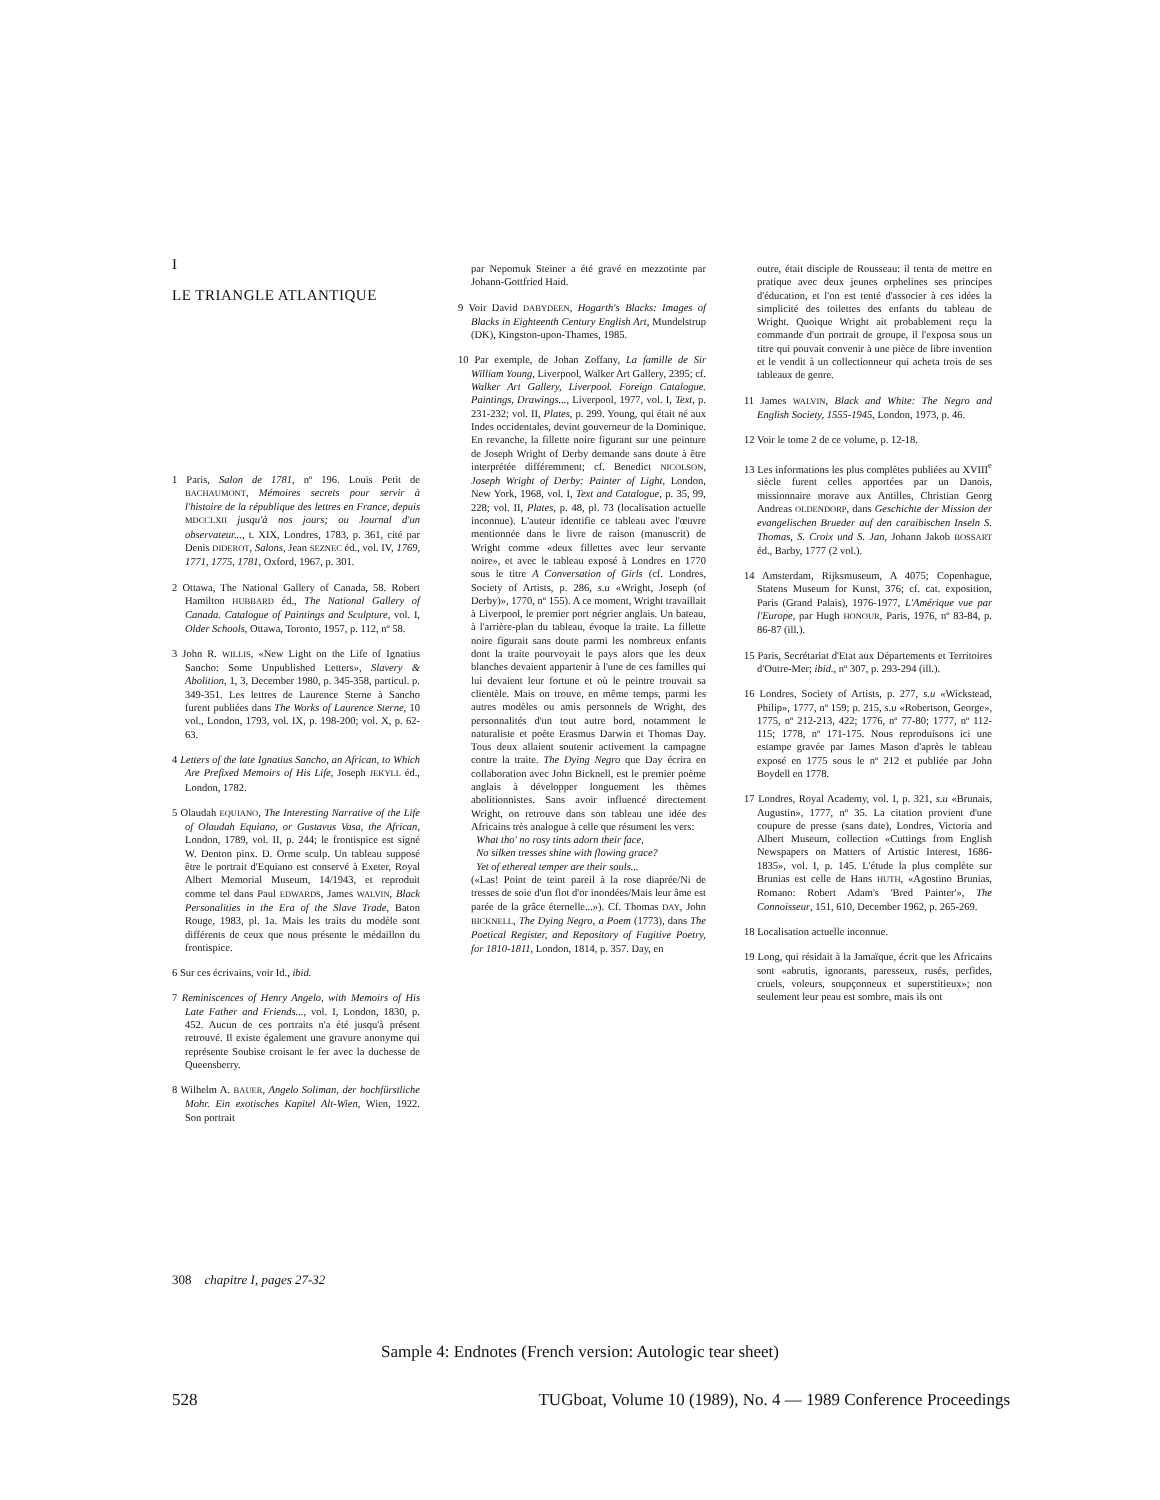I
LE TRIANGLE ATLANTIQUE
1 Paris, Salon de 1781, nº 196. Louis Petit de BACHAUMONT, Mémoires secrets pour servir à l'histoire de la république des lettres en France, depuis MDCCLXII jusqu'à nos jours; ou Journal d'un observateur..., t. XIX, Londres, 1783, p. 361, cité par Denis DIDEROT, Salons, Jean SEZNEC éd., vol. IV, 1769, 1771, 1775, 1781, Oxford, 1967, p. 301.
2 Ottawa, The National Gallery of Canada, 58. Robert Hamilton HUBBARD éd., The National Gallery of Canada. Catalogue of Paintings and Sculpture, vol. I, Older Schools, Ottawa, Toronto, 1957, p. 112, nº 58.
3 John R. WILLIS, «New Light on the Life of Ignatius Sancho: Some Unpublished Letters», Slavery & Abolition, 1, 3, December 1980, p. 345-358, particul. p. 349-351. Les lettres de Laurence Sterne à Sancho furent publiées dans The Works of Laurence Sterne, 10 vol., London, 1793, vol. IX, p. 198-200; vol. X, p. 62-63.
4 Letters of the late Ignatius Sancho, an African, to Which Are Prefixed Memoirs of His Life, Joseph JEKYLL éd., London, 1782.
5 Olaudah EQUIANO, The Interesting Narrative of the Life of Olaudah Equiano, or Gustavus Vasa, the African, London, 1789, vol. II, p. 244; le frontispice est signé W. Denton pinx. D. Orme sculp. Un tableau supposé être le portrait d'Equiano est conservé à Exeter, Royal Albert Memorial Museum, 14/1943, et reproduit comme tel dans Paul EDWARDS, James WALVIN, Black Personalities in the Era of the Slave Trade, Baton Rouge, 1983, pl. 1a. Mais les traits du modèle sont différents de ceux que nous présente le médaillon du frontispice.
6 Sur ces écrivains, voir Id., ibid.
7 Reminiscences of Henry Angelo, with Memoirs of His Late Father and Friends..., vol. I, London, 1830, p. 452. Aucun de ces portraits n'a été jusqu'à présent retrouvé. Il existe également une gravure anonyme qui représente Soubise croisant le fer avec la duchesse de Queensberry.
8 Wilhelm A. BAUER, Angelo Soliman, der hochfürstliche Mohr. Ein exotisches Kapitel Alt-Wien, Wien, 1922. Son portrait
par Nepomuk Steiner a été gravé en mezzotinte par Johann-Gottfried Haid.
9 Voir David DABYDEEN, Hogarth's Blacks: Images of Blacks in Eighteenth Century English Art, Mundelstrup (DK), Kingston-upon-Thames, 1985.
10 Par exemple, de Johan Zoffany, La famille de Sir William Young, Liverpool, Walker Art Gallery, 2395; cf. Walker Art Gallery, Liverpool. Foreign Catalogue. Paintings, Drawings..., Liverpool, 1977, vol. I, Text, p. 231-232; vol. II, Plates, p. 299. Young, qui était né aux Indes occidentales, devint gouverneur de la Dominique. En revanche, la fillette noire figurant sur une peinture de Joseph Wright of Derby demande sans doute à être interprétée différemment; cf. Benedict NICOLSON, Joseph Wright of Derby: Painter of Light, London, New York, 1968, vol. I, Text and Catalogue, p. 35, 99, 228; vol. II, Plates, p. 48, pl. 73 (localisation actuelle inconnue). L'auteur identifie ce tableau avec l'œuvre mentionnée dans le livre de raison (manuscrit) de Wright comme «deux fillettes avec leur servante noire», et avec le tableau exposé à Londres en 1770 sous le titre A Conversation of Girls (cf. Londres, Society of Artists, p. 286, s.u «Wright, Joseph (of Derby)», 1770, nº 155). A ce moment, Wright travaillait à Liverpool, le premier port négrier anglais. Un bateau, à l'arrière-plan du tableau, évoque la traite. La fillette noire figurait sans doute parmi les nombreux enfants dont la traite pourvoyait le pays alors que les deux blanches devaient appartenir à l'une de ces familles qui lui devaient leur fortune et où le peintre trouvait sa clientèle. Mais on trouve, en même temps, parmi les autres modèles ou amis personnels de Wright, des personnalités d'un tout autre bord, notamment le naturaliste et poète Erasmus Darwin et Thomas Day. Tous deux allaient soutenir activement la campagne contre la traite. The Dying Negro que Day écrira en collaboration avec John Bicknell, est le premier poème anglais à développer longuement les thèmes abolitionnistes. Sans avoir influencé directement Wright, on retrouve dans son tableau une idée des Africains très analogue à celle que résument les vers:
What tho' no rosy tints adorn their face,
No silken tresses shine with flowing grace?
Yet of ethereal temper are their souls...
(«Las! Point de teint pareil à la rose diaprée/Ni de tresses de soie d'un flot d'or inondées/Mais leur âme est parée de la grâce éternelle...»). Cf. Thomas DAY, John BICKNELL, The Dying Negro, a Poem (1773), dans The Poetical Register, and Repository of Fugitive Poetry, for 1810-1811, London, 1814, p. 357. Day, en
outre, était disciple de Rousseau: il tenta de mettre en pratique avec deux jeunes orphelines ses principes d'éducation, et l'on est tenté d'associer à ces idées la simplicité des toilettes des enfants du tableau de Wright. Quoique Wright ait probablement reçu la commande d'un portrait de groupe, il l'exposa sous un titre qui pouvait convenir à une pièce de libre invention et le vendit à un collectionneur qui acheta trois de ses tableaux de genre.
11 James WALVIN, Black and White: The Negro and English Society, 1555-1945, London, 1973, p. 46.
12 Voir le tome 2 de ce volume, p. 12-18.
13 Les informations les plus complètes publiées au XVIII<sup>e</sup> siècle furent celles apportées par un Danois, missionnaire morave aux Antilles, Christian Georg Andreas OLDENDORP, dans Geschichte der Mission der evangelischen Brueder auf den caraibischen Inseln S. Thomas, S. Croix und S. Jan, Johann Jakob BOSSART éd., Barby, 1777 (2 vol.).
14 Amsterdam, Rijksmuseum, A 4075; Copenhague, Statens Museum for Kunst, 376; cf. cat. exposition, Paris (Grand Palais), 1976-1977, L'Amérique vue par l'Europe, par Hugh HONOUR, Paris, 1976, nº 83-84, p. 86-87 (ill.).
15 Paris, Secrétariat d'Etat aux Départements et Territoires d'Outre-Mer; ibid., nº 307, p. 293-294 (ill.).
16 Londres, Society of Artists, p. 277, s.u «Wickstead, Philip», 1777, nº 159; p. 215, s.u «Robertson, George», 1775, nº 212-213, 422; 1776, nº 77-80; 1777, nº 112-115; 1778, nº 171-175. Nous reproduisons ici une estampe gravée par James Mason d'après le tableau exposé en 1775 sous le nº 212 et publiée par John Boydell en 1778.
17 Londres, Royal Academy, vol. I, p. 321, s.u «Brunais, Augustin», 1777, nº 35. La citation provient d'une coupure de presse (sans date), Londres, Victoria and Albert Museum, collection «Cuttings from English Newspapers on Matters of Artistic Interest, 1686-1835», vol. I, p. 145. L'étude la plus complète sur Brunias est celle de Hans HUTH, «Agostino Brunias, Romano: Robert Adam's 'Bred Painter'», The Connoisseur, 151, 610, December 1962, p. 265-269.
18 Localisation actuelle inconnue.
19 Long, qui résidait à la Jamaïque, écrit que les Africains sont «abrutis, ignorants, paresseux, rusés, perfides, cruels, voleurs, soupçonneux et superstitieux»; non seulement leur peau est sombre, mais ils ont
308 chapitre I, pages 27-32
Sample 4: Endnotes (French version: Autologic tear sheet)
528 TUGboat, Volume 10 (1989), No. 4 — 1989 Conference Proceedings